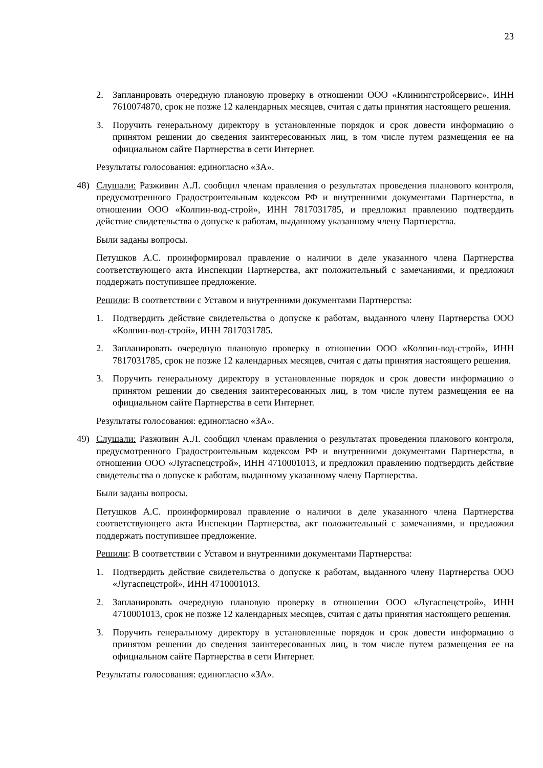23
2. Запланировать очередную плановую проверку в отношении ООО «Клинингстройсервис», ИНН 7610074870, срок не позже 12 календарных месяцев, считая с даты принятия настоящего решения.
3. Поручить генеральному директору в установленные порядок и срок довести информацию о принятом решении до сведения заинтересованных лиц, в том числе путем размещения ее на официальном сайте Партнерства в сети Интернет.
Результаты голосования: единогласно «ЗА».
48) Слушали: Разживин А.Л. сообщил членам правления о результатах проведения планового контроля, предусмотренного Градостроительным кодексом РФ и внутренними документами Партнерства, в отношении ООО «Колпин-вод-строй», ИНН 7817031785, и предложил правлению подтвердить действие свидетельства о допуске к работам, выданному указанному члену Партнерства.
Были заданы вопросы.
Петушков А.С. проинформировал правление о наличии в деле указанного члена Партнерства соответствующего акта Инспекции Партнерства, акт положительный с замечаниями, и предложил поддержать поступившее предложение.
Решили: В соответствии с Уставом и внутренними документами Партнерства:
1. Подтвердить действие свидетельства о допуске к работам, выданного члену Партнерства ООО «Колпин-вод-строй», ИНН 7817031785.
2. Запланировать очередную плановую проверку в отношении ООО «Колпин-вод-строй», ИНН 7817031785, срок не позже 12 календарных месяцев, считая с даты принятия настоящего решения.
3. Поручить генеральному директору в установленные порядок и срок довести информацию о принятом решении до сведения заинтересованных лиц, в том числе путем размещения ее на официальном сайте Партнерства в сети Интернет.
Результаты голосования: единогласно «ЗА».
49) Слушали: Разживин А.Л. сообщил членам правления о результатах проведения планового контроля, предусмотренного Градостроительным кодексом РФ и внутренними документами Партнерства, в отношении ООО «Лугаспецстрой», ИНН 4710001013, и предложил правлению подтвердить действие свидетельства о допуске к работам, выданному указанному члену Партнерства.
Были заданы вопросы.
Петушков А.С. проинформировал правление о наличии в деле указанного члена Партнерства соответствующего акта Инспекции Партнерства, акт положительный с замечаниями, и предложил поддержать поступившее предложение.
Решили: В соответствии с Уставом и внутренними документами Партнерства:
1. Подтвердить действие свидетельства о допуске к работам, выданного члену Партнерства ООО «Лугаспецстрой», ИНН 4710001013.
2. Запланировать очередную плановую проверку в отношении ООО «Лугаспецстрой», ИНН 4710001013, срок не позже 12 календарных месяцев, считая с даты принятия настоящего решения.
3. Поручить генеральному директору в установленные порядок и срок довести информацию о принятом решении до сведения заинтересованных лиц, в том числе путем размещения ее на официальном сайте Партнерства в сети Интернет.
Результаты голосования: единогласно «ЗА».